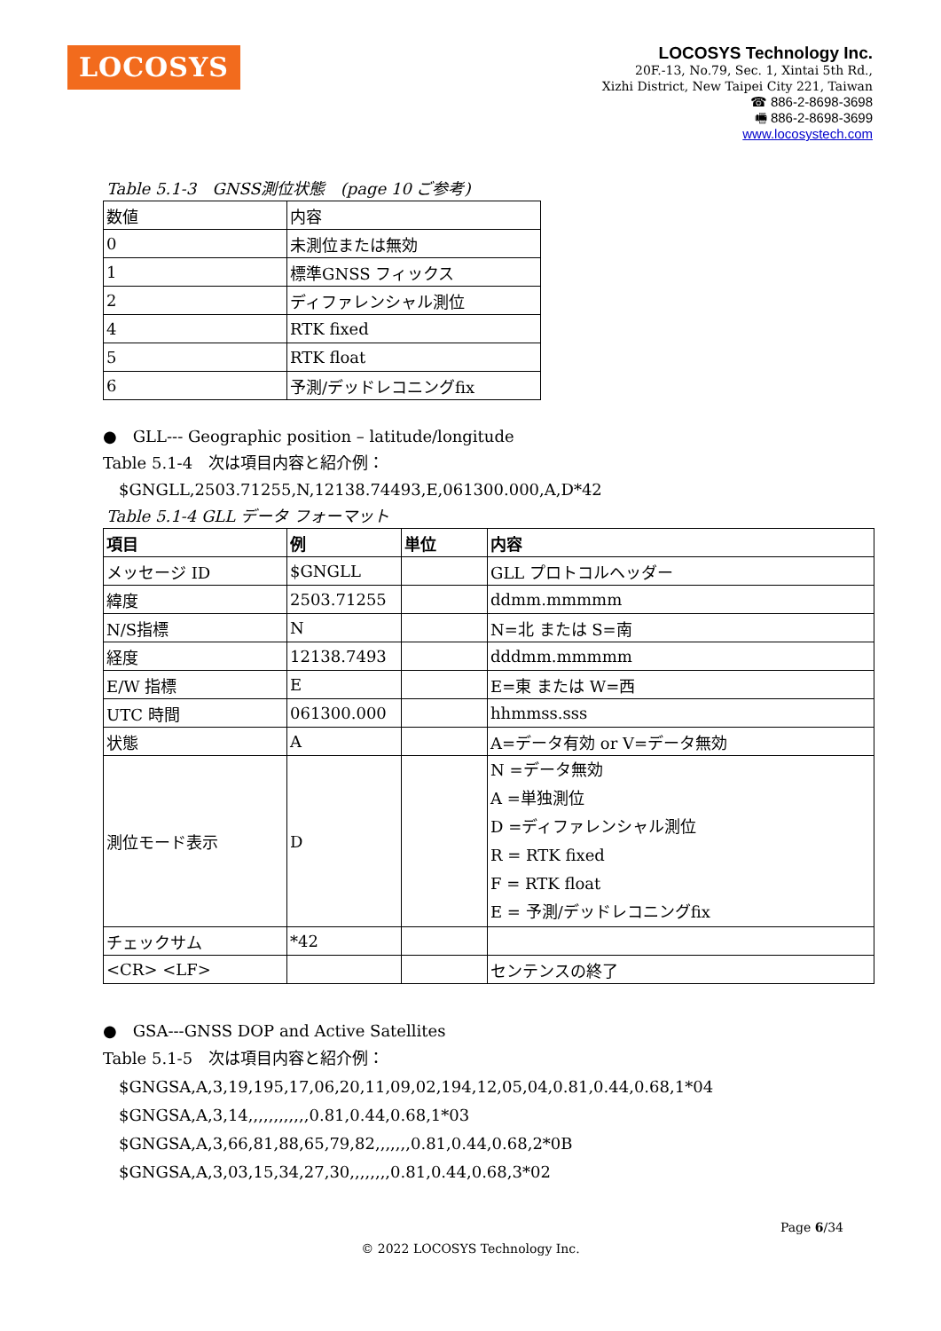LOCOSYS
LOCOSYS Technology Inc.
20F.-13, No.79, Sec. 1, Xintai 5th Rd.,
Xizhi District, New Taipei City 221, Taiwan
☎ 886-2-8698-3698
🖷 886-2-8698-3699
www.locosystech.com
Table 5.1-3　GNSS測位状態　(page 10 ご参考)
| 数値 | 内容 |
| 0 | 未測位または無効 |
| 1 | 標準GNSS フィックス |
| 2 | ディファレンシャル測位 |
| 4 | RTK fixed |
| 5 | RTK float |
| 6 | 予測/デッドレコニングfix |
●　GLL--- Geographic position – latitude/longitude
Table 5.1-4　次は項目内容と紹介例：
　$GNGLL,2503.71255,N,12138.74493,E,061300.000,A,D*42
Table 5.1-4 GLL データ フォーマット
| 項目 | 例 | 単位 | 内容 |
| メッセージ ID | $GNGLL | | GLL プロトコルヘッダー |
| 緯度 | 2503.71255 | | ddmm.mmmmm |
| N/S指標 | N | | N=北 または S=南 |
| 経度 | 12138.7493 | | dddmm.mmmmm |
| E/W 指標 | E | | E=東 または W=西 |
| UTC 時間 | 061300.000 | | hhmmss.sss |
| 状態 | A | | A=データ有効 or V=データ無効 |
| 測位モード表示 | D | | N =データ無効 A =単独測位 D =ディファレンシャル測位 R = RTK fixed F = RTK float E = 予測/デッドレコニングfix |
| チェックサム | *42 | | |
| <CR> <LF> | | | センテンスの終了 |
●　GSA---GNSS DOP and Active Satellites
Table 5.1-5　次は項目内容と紹介例：
　$GNGSA,A,3,19,195,17,06,20,11,09,02,194,12,05,04,0.81,0.44,0.68,1*04
　$GNGSA,A,3,14,,,,,,,,,,,,0.81,0.44,0.68,1*03
　$GNGSA,A,3,66,81,88,65,79,82,,,,,,,0.81,0.44,0.68,2*0B
　$GNGSA,A,3,03,15,34,27,30,,,,,,,,0.81,0.44,0.68,3*02
Page 6/34
© 2022 LOCOSYS Technology Inc.